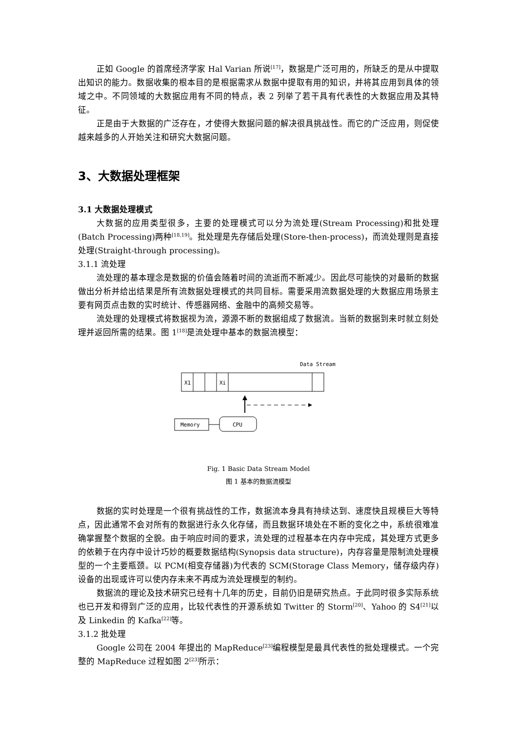正如 Google 的首席经济学家 Hal Varian 所说<sup>[17]</sup>，数据是广泛可用的，所缺乏的是从中提取出知识的能力。数据收集的根本目的是根据需求从数据中提取有用的知识，并将其应用到具体的领域之中。不同领域的大数据应用有不同的特点，表 2 列举了若干具有代表性的大数据应用及其特征。
正是由于大数据的广泛存在，才使得大数据问题的解决很具挑战性。而它的广泛应用，则促使越来越多的人开始关注和研究大数据问题。
3、大数据处理框架
3.1 大数据处理模式
大数据的应用类型很多，主要的处理模式可以分为流处理(Stream Processing)和批处理(Batch Processing)两种<sup>[18,19]</sup>。批处理是先存储后处理(Store-then-process)，而流处理则是直接处理(Straight-through processing)。
3.1.1 流处理
流处理的基本理念是数据的价值会随着时间的流逝而不断减少。因此尽可能快的对最新的数据做出分析并给出结果是所有流数据处理模式的共同目标。需要采用流数据处理的大数据应用场景主要有网页点击数的实时统计、传感器网络、金融中的高频交易等。
流处理的处理模式将数据视为流，源源不断的数据组成了数据流。当新的数据到来时就立刻处理并返回所需的结果。图 1<sup>[18]</sup>是流处理中基本的数据流模型：
Data Stream
X1
Xi
Memory
CPU
Fig. 1 Basic Data Stream Model
图 1 基本的数据流模型
数据的实时处理是一个很有挑战性的工作，数据流本身具有持续达到、速度快且规模巨大等特点，因此通常不会对所有的数据进行永久化存储，而且数据环境处在不断的变化之中，系统很难准确掌握整个数据的全貌。由于响应时间的要求，流处理的过程基本在内存中完成，其处理方式更多的依赖于在内存中设计巧妙的概要数据结构(Synopsis data structure)，内存容量是限制流处理模型的一个主要瓶颈。以 PCM(相变存储器)为代表的 SCM(Storage Class Memory，储存级内存)设备的出现或许可以使内存未来不再成为流处理模型的制约。
数据流的理论及技术研究已经有十几年的历史，目前仍旧是研究热点。于此同时很多实际系统也已开发和得到广泛的应用，比较代表性的开源系统如 Twitter 的 Storm<sup>[20]</sup>、Yahoo 的 S4<sup>[21]</sup>以及 Linkedin 的 Kafka<sup>[22]</sup>等。
3.1.2 批处理
Google 公司在 2004 年提出的 MapReduce<sup>[23]</sup>编程模型是最具代表性的批处理模式。一个完整的 MapReduce 过程如图 2<sup>[23]</sup>所示：